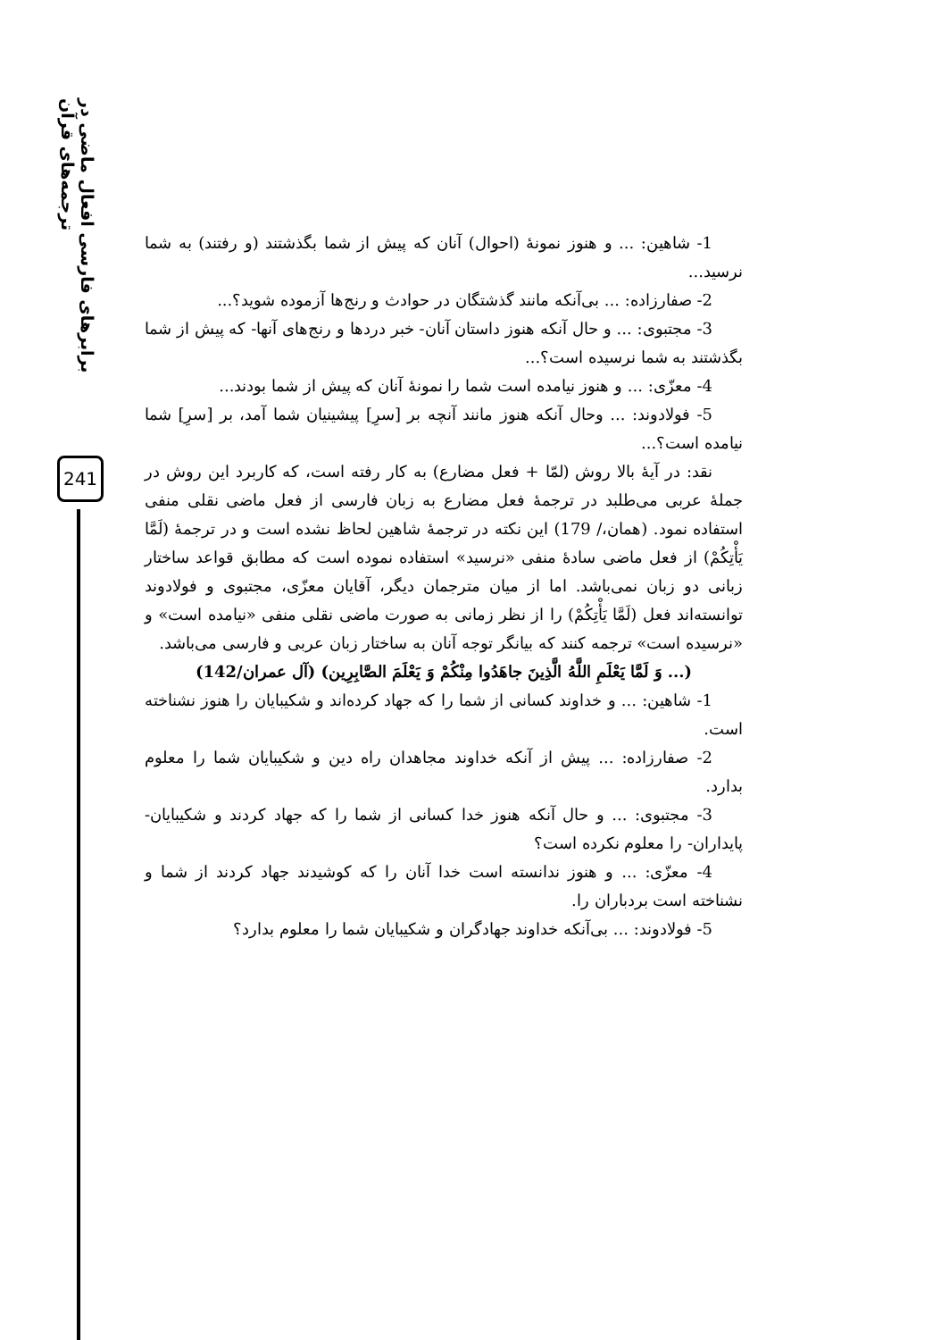برابرهای فارسی افعال ماضی در ترجمه‌های قرآن
241
1- شاهین: ... و هنوز نمونهٔ (احوال) آنان که پیش از شما بگذشتند (و رفتند) به شما نرسید...
2- صفارزاده: ... بی‌آنکه مانند گذشتگان در حوادث و رنج‌ها آزموده شوید؟...
3- مجتبوی: ... و حال آنکه هنوز داستان آنان- خبر دردها و رنج‌های آنها- که پیش از شما بگذشتند به شما نرسیده است؟...
4- معزّی: ... و هنوز نیامده است شما را نمونهٔ آنان که پیش از شما بودند...
5- فولادوند: ... وحال آنکه هنوز مانند آنچه بر [سرِ] پیشینیان شما آمد، بر [سرِ] شما نیامده است؟...
نقد: در آیهٔ بالا روش (لمّا + فعل مضارع) به کار رفته است، که کاربرد این روش در جملهٔ عربی می‌طلبد در ترجمهٔ فعل مضارع به زبان فارسی از فعل ماضی نقلی منفی استفاده نمود. (همان،/ 179) این نکته در ترجمهٔ شاهین لحاظ نشده است و در ترجمهٔ (لَمَّا يَأْتِكُمْ) از فعل ماضی سادهٔ منفی «نرسید» استفاده نموده است که مطابق قواعد ساختار زبانی دو زبان نمی‌باشد. اما از میان مترجمان دیگر، آقایان معزّی، مجتبوی و فولادوند توانسته‌اند فعل (لَمَّا يَأْتِكُمْ) را از نظر زمانی به صورت ماضی نقلی منفی «نیامده است» و «نرسیده است» ترجمه کنند که بیانگر توجه آنان به ساختار زبان عربی و فارسی می‌باشد.
(... وَ لَمَّا يَعْلَمِ اللَّهُ الَّذِينَ جاهَدُوا مِنْكُمْ وَ يَعْلَمَ الصَّابِرِين) (آل عمران/142)
1- شاهین: ... و خداوند کسانی از شما را که جهاد کرده‌اند و شکیبایان را هنوز نشناخته است.
2- صفارزاده: ... پیش از آنکه خداوند مجاهدان راه دین و شکیبایان شما را معلوم بدارد.
3- مجتبوی: ... و حال آنکه هنوز خدا کسانی از شما را که جهاد کردند و شکیبایان- پایداران- را معلوم نکرده است؟
4- معزّی: ... و هنوز ندانسته است خدا آنان را که کوشیدند جهاد کردند از شما و نشناخته است بردباران را.
5- فولادوند: ... بی‌آنکه خداوند جهادگران و شکیبایان شما را معلوم بدارد؟